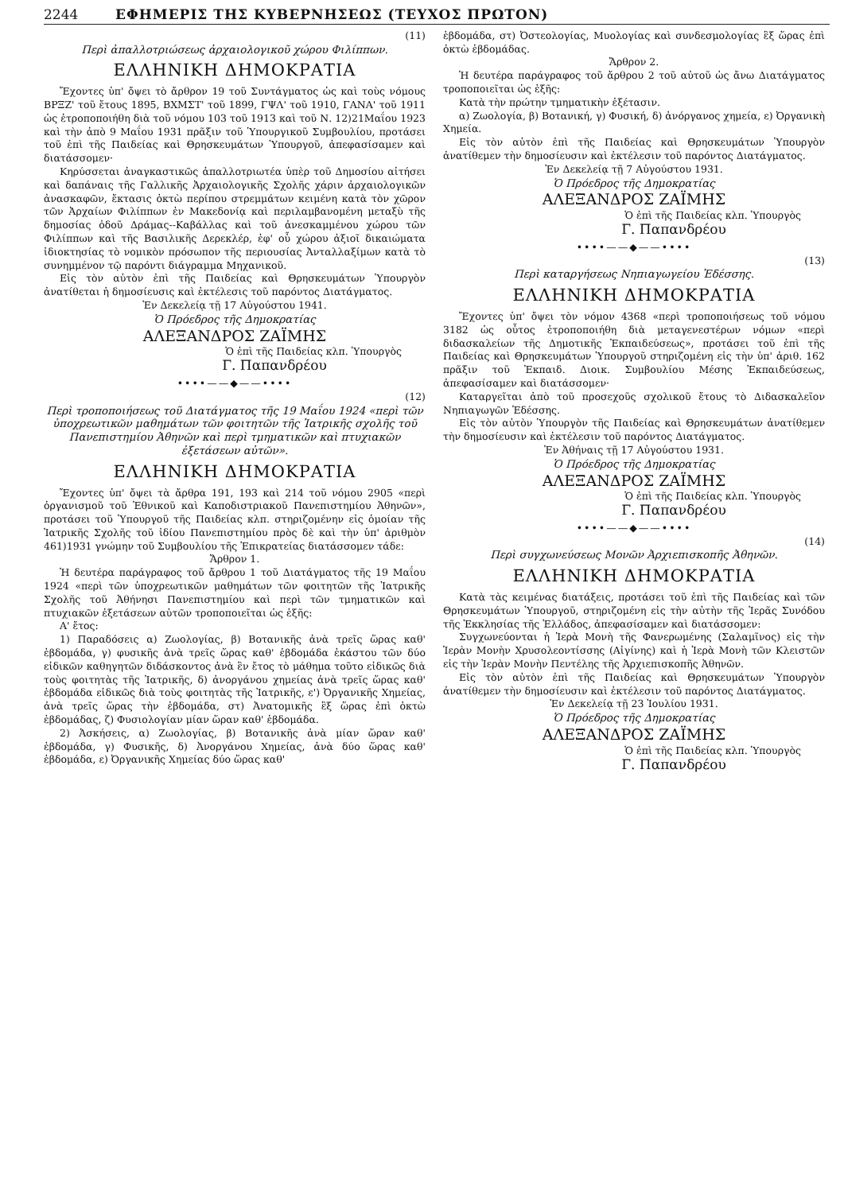2244 ΕΦΗΜΕΡΙΣ ΤΗΣ ΚΥΒΕΡΝΗΣΕΩΣ (ΤΕΥΧΟΣ ΠΡΩΤΟΝ)
(11)
Περὶ ἀπαλλοτριώσεως ἀρχαιολογικοῦ χώρου Φιλίππων.
ΕΛΛΗΝΙΚΗ ΔΗΜΟΚΡΑΤΙΑ
Ἔχοντες ὑπ' ὄψει τὸ ἄρθρον 19 τοῦ Συντάγματος ὡς καὶ τοὺς νόμους ΒΡΞΖ' τοῦ ἔτους 1895, ΒΧΜΣΤ' τοῦ 1899, ΓΨΛ' τοῦ 1910, ΓΑΝΑ' τοῦ 1911 ὡς ἐτροποποιήθη διὰ τοῦ νόμου 103 τοῦ 1913 καὶ τοῦ Ν. 12)21Μαΐου 1923 καὶ τὴν ἀπὸ 9 Μαΐου 1931 πρᾶξιν τοῦ Ὑπουργικοῦ Συμβουλίου, προτάσει τοῦ ἐπὶ τῆς Παιδείας καὶ Θρησκευμάτων Ὑπουργοῦ, ἀπεφασίσαμεν καὶ διατάσσομεν·
Κηρύσσεται ἀναγκαστικῶς ἀπαλλοτριωτέα ὑπὲρ τοῦ Δημοσίου αἰτήσει καὶ δαπάναις τῆς Γαλλικῆς Ἀρχαιολογικῆς Σχολῆς χάριν ἀρχαιολογικῶν ἀνασκαφῶν, ἔκτασις ὀκτὼ περίπου στρεμμάτων κειμένη κατὰ τὸν χῶρον τῶν Ἀρχαίων Φιλίππων ἐν Μακεδονίᾳ καὶ περιλαμβανομένη μεταξὺ τῆς δημοσίας ὁδοῦ Δράμας--Καβάλλας καὶ τοῦ ἀνεσκαμμένου χώρου τῶν Φιλίππων καὶ τῆς Βασιλικῆς Δερεκλέρ, ἐφ' οὗ χώρου ἀξιοῖ δικαιώματα ἰδιοκτησίας τὸ νομικὸν πρόσωπον τῆς περιουσίας Ἀνταλλαξίμων κατὰ τὸ συνημμένον τῷ παρόντι διάγραμμα Μηχανικοῦ.
Εἰς τὸν αὐτὸν ἐπὶ τῆς Παιδείας καὶ Θρησκευμάτων Ὑπουργὸν ἀνατίθεται ἡ δημοσίευσις καὶ ἐκτέλεσις τοῦ παρόντος Διατάγματος.
Ἐν Δεκελείᾳ τῇ 17 Αὐγούστου 1941.
Ὁ Πρόεδρος τῆς Δημοκρατίας
ΑΛΕΞΑΝΔΡΟΣ ΖΑΪΜΗΣ
Ὁ ἐπὶ τῆς Παιδείας κλπ. Ὑπουργὸς
Γ. Παπανδρέου
••••——◆——••••
(12)
Περὶ τροποποιήσεως τοῦ Διατάγματος τῆς 19 Μαΐου 1924 «περὶ τῶν ὑποχρεωτικῶν μαθημάτων τῶν φοιτητῶν τῆς Ἰατρικῆς σχολῆς τοῦ Πανεπιστημίου Ἀθηνῶν καὶ περὶ τμηματικῶν καὶ πτυχιακῶν ἐξετάσεων αὐτῶν».
ΕΛΛΗΝΙΚΗ ΔΗΜΟΚΡΑΤΙΑ
Ἔχοντες ὑπ' ὄψει τὰ ἄρθρα 191, 193 καὶ 214 τοῦ νόμου 2905 «περὶ ὀργανισμοῦ τοῦ Ἐθνικοῦ καὶ Καποδιστριακοῦ Πανεπιστημίου Ἀθηνῶν», προτάσει τοῦ Ὑπουργοῦ τῆς Παιδείας κλπ. στηριζομένην εἰς ὁμοίαν τῆς Ἰατρικῆς Σχολῆς τοῦ ἰδίου Πανεπιστημίου πρὸς δὲ καὶ τὴν ὑπ' ἀριθμὸν 461)1931 γνώμην τοῦ Συμβουλίου τῆς Ἐπικρατείας διατάσσομεν τάδε:
Ἄρθρον 1.
Ἡ δευτέρα παράγραφος τοῦ ἄρθρου 1 τοῦ Διατάγματος τῆς 19 Μαΐου 1924 «περὶ τῶν ὑποχρεωτικῶν μαθημάτων τῶν φοιτητῶν τῆς Ἰατρικῆς Σχολῆς τοῦ Ἀθήνησι Πανεπιστημίου καὶ περὶ τῶν τμηματικῶν καὶ πτυχιακῶν ἐξετάσεων αὐτῶν τροποποιεῖται ὡς ἑξῆς:
Α' ἔτος:
1) Παραδόσεις α) Ζωολογίας, β) Βοτανικῆς ἀνὰ τρεῖς ὥρας καθ' ἑβδομάδα, γ) φυσικῆς ἀνὰ τρεῖς ὥρας καθ' ἑβδομάδα ἑκάστου τῶν δύο εἰδικῶν καθηγητῶν διδάσκοντος ἀνὰ ἓν ἔτος τὸ μάθημα τοῦτο εἰδικῶς διὰ τοὺς φοιτητὰς τῆς Ἰατρικῆς, δ) ἀνοργάνου χημείας ἀνὰ τρεῖς ὥρας καθ' ἑβδομάδα εἰδικῶς διὰ τοὺς φοιτητὰς τῆς Ἰατρικῆς, ε') Ὀργανικῆς Χημείας, ἀνὰ τρεῖς ὥρας τὴν ἑβδομάδα, στ) Ἀνατομικῆς ἓξ ὥρας ἐπὶ ὀκτὼ ἑβδομάδας, ζ) Φυσιολογίαν μίαν ὥραν καθ' ἑβδομάδα.
2) Ἀσκήσεις, α) Ζωολογίας, β) Βοτανικῆς ἀνὰ μίαν ὥραν καθ' ἑβδομάδα, γ) Φυσικῆς, δ) Ἀνοργάνου Χημείας, ἀνὰ δύο ὥρας καθ' ἑβδομάδα, ε) Ὀργανικῆς Χημείας δύο ὥρας καθ'
ἑβδομάδα, στ) Ὀστεολογίας, Μυολογίας καὶ συνδεσμολογίας ἓξ ὥρας ἐπὶ ὀκτὼ ἑβδομάδας.
Ἄρθρον 2.
Ἡ δευτέρα παράγραφος τοῦ ἄρθρου 2 τοῦ αὐτοῦ ὡς ἄνω Διατάγματος τροποποιεῖται ὡς ἑξῆς:
Κατὰ τὴν πρώτην τμηματικὴν ἐξέτασιν.
α) Ζωολογία, β) Βοτανική, γ) Φυσική, δ) ἀνόργανος χημεία, ε) Ὀργανικὴ Χημεία.
Εἰς τὸν αὐτὸν ἐπὶ τῆς Παιδείας καὶ Θρησκευμάτων Ὑπουργὸν ἀνατίθεμεν τὴν δημοσίευσιν καὶ ἐκτέλεσιν τοῦ παρόντος Διατάγματος.
Ἐν Δεκελείᾳ τῇ 7 Αὐγούστου 1931.
Ὁ Πρόεδρος τῆς Δημοκρατίας
ΑΛΕΞΑΝΔΡΟΣ ΖΑΪΜΗΣ
Ὁ ἐπὶ τῆς Παιδείας κλπ. Ὑπουργὸς
Γ. Παπανδρέου
••••——◆——••••
(13)
Περὶ καταργήσεως Νηπιαγωγείου Ἐδέσσης.
ΕΛΛΗΝΙΚΗ ΔΗΜΟΚΡΑΤΙΑ
Ἔχοντες ὑπ' ὄψει τὸν νόμον 4368 «περὶ τροποποιήσεως τοῦ νόμου 3182 ὡς οὗτος ἐτροποποιήθη διὰ μεταγενεστέρων νόμων «περὶ διδασκαλείων τῆς Δημοτικῆς Ἐκπαιδεύσεως», προτάσει τοῦ ἐπὶ τῆς Παιδείας καὶ Θρησκευμάτων Ὑπουργοῦ στηριζομένη εἰς τὴν ὑπ' ἀριθ. 162 πρᾶξιν τοῦ Ἐκπαιδ. Διοικ. Συμβουλίου Μέσης Ἐκπαιδεύσεως, ἀπεφασίσαμεν καὶ διατάσσομεν·
Καταργεῖται ἀπὸ τοῦ προσεχοῦς σχολικοῦ ἔτους τὸ Διδασκαλεῖον Νηπιαγωγῶν Ἐδέσσης.
Εἰς τὸν αὐτὸν Ὑπουργὸν τῆς Παιδείας καὶ Θρησκευμάτων ἀνατίθεμεν τὴν δημοσίευσιν καὶ ἐκτέλεσιν τοῦ παρόντος Διατάγματος.
Ἐν Ἀθήναις τῇ 17 Αὐγούστου 1931.
Ὁ Πρόεδρος τῆς Δημοκρατίας
ΑΛΕΞΑΝΔΡΟΣ ΖΑΪΜΗΣ
Ὁ ἐπὶ τῆς Παιδείας κλπ. Ὑπουργὸς
Γ. Παπανδρέου
••••——◆——••••
(14)
Περὶ συγχωνεύσεως Μονῶν Ἀρχιεπισκοπῆς Ἀθηνῶν.
ΕΛΛΗΝΙΚΗ ΔΗΜΟΚΡΑΤΙΑ
Κατὰ τὰς κειμένας διατάξεις, προτάσει τοῦ ἐπὶ τῆς Παιδείας καὶ τῶν Θρησκευμάτων Ὑπουργοῦ, στηριζομένη εἰς τὴν αὐτὴν τῆς Ἱερᾶς Συνόδου τῆς Ἐκκλησίας τῆς Ἑλλάδος, ἀπεφασίσαμεν καὶ διατάσσομεν:
Συγχωνεύονται ἡ Ἱερὰ Μονὴ τῆς Φανερωμένης (Σαλαμῖνος) εἰς τὴν Ἱερὰν Μονὴν Χρυσολεοντίσσης (Αἰγίνης) καὶ ἡ Ἱερὰ Μονὴ τῶν Κλειστῶν εἰς τὴν Ἱερὰν Μονὴν Πεντέλης τῆς Ἀρχιεπισκοπῆς Ἀθηνῶν.
Εἰς τὸν αὐτὸν ἐπὶ τῆς Παιδείας καὶ Θρησκευμάτων Ὑπουργὸν ἀνατίθεμεν τὴν δημοσίευσιν καὶ ἐκτέλεσιν τοῦ παρόντος Διατάγματος.
Ἐν Δεκελείᾳ τῇ 23 Ἰουλίου 1931.
Ὁ Πρόεδρος τῆς Δημοκρατίας
ΑΛΕΞΑΝΔΡΟΣ ΖΑΪΜΗΣ
Ὁ ἐπὶ τῆς Παιδείας κλπ. Ὑπουργὸς
Γ. Παπανδρέου